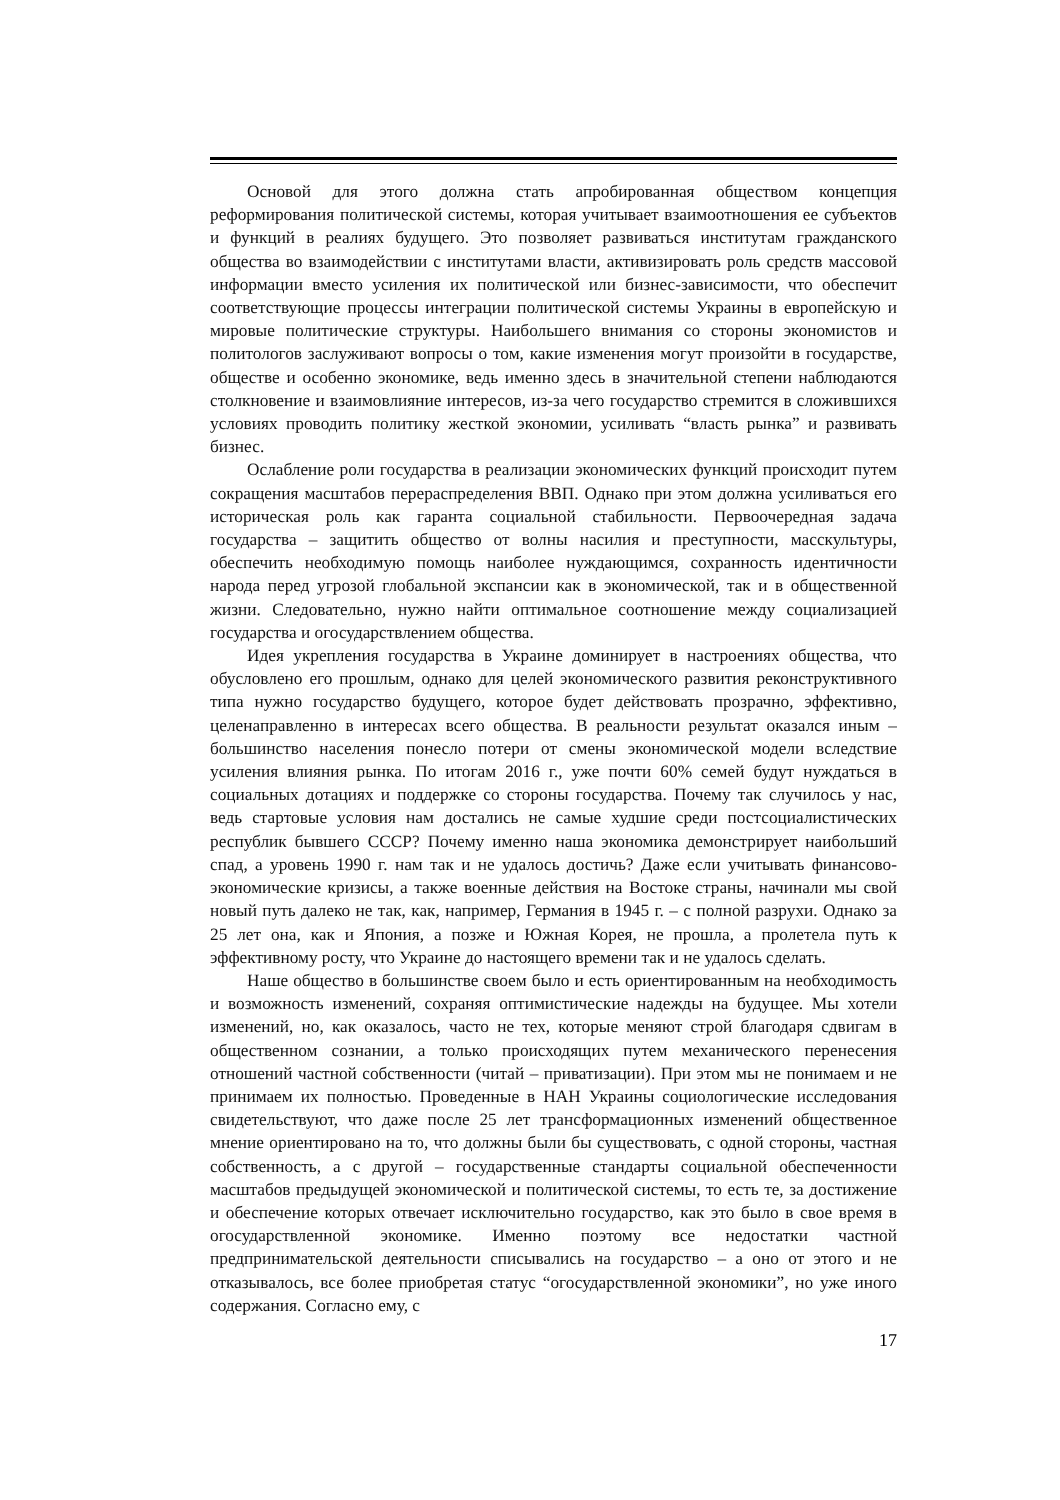Основой для этого должна стать апробированная обществом концепция реформирования политической системы, которая учитывает взаимоотношения ее субъектов и функций в реалиях будущего. Это позволяет развиваться институтам гражданского общества во взаимодействии с институтами власти, активизировать роль средств массовой информации вместо усиления их политической или бизнес-зависимости, что обеспечит соответствующие процессы интеграции политической системы Украины в европейскую и мировые политические структуры. Наибольшего внимания со стороны экономистов и политологов заслуживают вопросы о том, какие изменения могут произойти в государстве, обществе и особенно экономике, ведь именно здесь в значительной степени наблюдаются столкновение и взаимовлияние интересов, из-за чего государство стремится в сложившихся условиях проводить политику жесткой экономии, усиливать “власть рынка” и развивать бизнес.
Ослабление роли государства в реализации экономических функций происходит путем сокращения масштабов перераспределения ВВП. Однако при этом должна усиливаться его историческая роль как гаранта социальной стабильности. Первоочередная задача государства – защитить общество от волны насилия и преступности, масскультуры, обеспечить необходимую помощь наиболее нуждающимся, сохранность идентичности народа перед угрозой глобальной экспансии как в экономической, так и в общественной жизни. Следовательно, нужно найти оптимальное соотношение между социализацией государства и огосударствлением общества.
Идея укрепления государства в Украине доминирует в настроениях общества, что обусловлено его прошлым, однако для целей экономического развития реконструктивного типа нужно государство будущего, которое будет действовать прозрачно, эффективно, целенаправленно в интересах всего общества. В реальности результат оказался иным – большинство населения понесло потери от смены экономической модели вследствие усиления влияния рынка. По итогам 2016 г., уже почти 60% семей будут нуждаться в социальных дотациях и поддержке со стороны государства. Почему так случилось у нас, ведь стартовые условия нам достались не самые худшие среди постсоциалистических республик бывшего СССР? Почему именно наша экономика демонстрирует наибольший спад, а уровень 1990 г. нам так и не удалось достичь? Даже если учитывать финансово-экономические кризисы, а также военные действия на Востоке страны, начинали мы свой новый путь далеко не так, как, например, Германия в 1945 г. – с полной разрухи. Однако за 25 лет она, как и Япония, а позже и Южная Корея, не прошла, а пролетела путь к эффективному росту, что Украине до настоящего времени так и не удалось сделать.
Наше общество в большинстве своем было и есть ориентированным на необходимость и возможность изменений, сохраняя оптимистические надежды на будущее. Мы хотели изменений, но, как оказалось, часто не тех, которые меняют строй благодаря сдвигам в общественном сознании, а только происходящих путем механического перенесения отношений частной собственности (читай – приватизации). При этом мы не понимаем и не принимаем их полностью. Проведенные в НАН Украины социологические исследования свидетельствуют, что даже после 25 лет трансформационных изменений общественное мнение ориентировано на то, что должны были бы существовать, с одной стороны, частная собственность, а с другой – государственные стандарты социальной обеспеченности масштабов предыдущей экономической и политической системы, то есть те, за достижение и обеспечение которых отвечает исключительно государство, как это было в свое время в огосударствленной экономике. Именно поэтому все недостатки частной предпринимательской деятельности списывались на государство – а оно от этого и не отказывалось, все более приобретая статус “огосударствленной экономики”, но уже иного содержания. Согласно ему, с
17